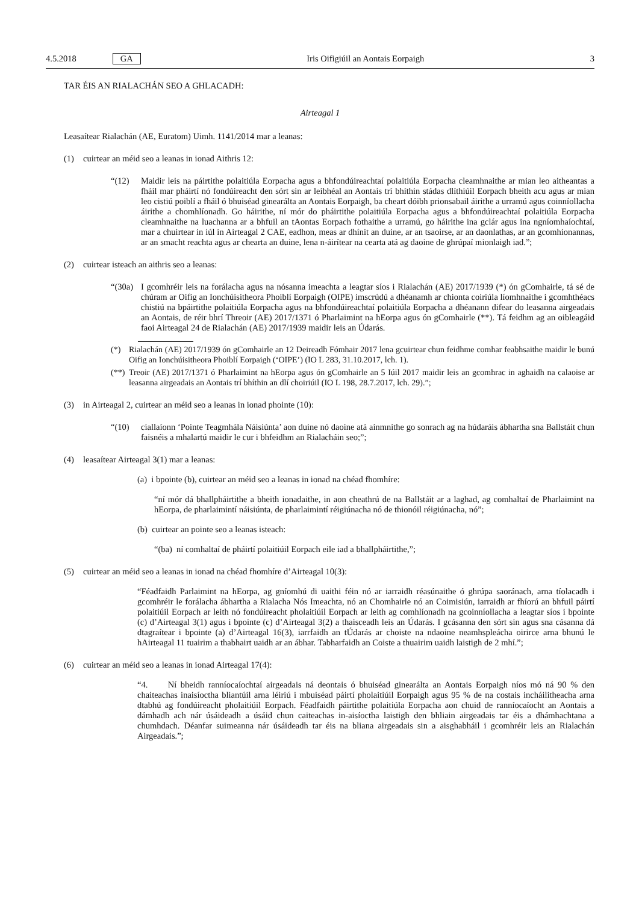4.5.2018 GA Iris Oifigiúil an Aontais Eorpaigh 3
TAR ÉIS AN RIALACHÁN SEO A GHLACADH:
Airteagal 1
Leasaítear Rialachán (AE, Euratom) Uimh. 1141/2014 mar a leanas:
(1) cuirtear an méid seo a leanas in ionad Aithris 12:
“(12) Maidir leis na páirtithe polaitiúla Eorpacha agus a bhfondúireachtaí polaitiúla Eorpacha cleamhnaithe ar mian leo aitheantas a fháil mar pháirtí nó fondúireacht den sórt sin ar leibhéal an Aontais trí bhíthin stádas dlíthiúil Eorpach bheith acu agus ar mian leo cistiú poiblí a fháil ó bhuiséad ginearálta an Aontais Eorpaigh, ba cheart dóibh prionsabail áirithe a urramú agus coinníollacha áirithe a chomhlíonadh. Go háirithe, ní mór do pháirtithe polaitiúla Eorpacha agus a bhfondúireachtaí polaitiúla Eorpacha cleamhnaithe na luachanna ar a bhfuil an tAontas Eorpach fothaithe a urramú, go háirithe ina gclár agus ina ngníomhaíochtaí, mar a chuirtear in iúl in Airteagal 2 CAE, eadhon, meas ar dhínit an duine, ar an tsaoirse, ar an daonlathas, ar an gcomhionannas, ar an smacht reachta agus ar chearta an duine, lena n-áirítear na cearta atá ag daoine de ghrúpaí mionlaigh iad.”;
(2) cuirtear isteach an aithris seo a leanas:
“(30a)
I gcomhréir leis na forálacha agus na nósanna imeachta a leagtar síos i Rialachán (AE) 2017/1939 (*) ón gComhairle, tá sé de chúram ar Oifig an Ionchúisitheora Phoiblí Eorpaigh (OIPE) imscrúdú a dhéanamh ar chionta coiriúla líomhnaithe i gcomhthéacs chistiú na bpáirtithe polaitiúla Eorpacha agus na bhfondúireachtaí polaitiúla Eorpacha a dhéanann difear do leasanna airgeadais an Aontais, de réir bhrí Threoir (AE) 2017/1371 ó Pharlaimint na hEorpa agus ón gComhairle (**). Tá feidhm ag an oibleagáid faoi Airteagal 24 de Rialachán (AE) 2017/1939 maidir leis an Údarás.
(*) Rialachán (AE) 2017/1939 ón gComhairle an 12 Deireadh Fómhair 2017 lena gcuirtear chun feidhme comhar feabhsaithe maidir le bunú Oifig an Ionchúisitheora Phoiblí Eorpaigh (‘OIPE’) (IO L 283, 31.10.2017, lch. 1).
(**)
Treoir (AE) 2017/1371 ó Pharlaimint na hEorpa agus ón gComhairle an 5 Iúil 2017 maidir leis an gcomhrac in aghaidh na calaoise ar leasanna airgeadais an Aontais trí bhíthin an dlí choiriúil (IO L 198, 28.7.2017, lch. 29).”;
(3) in Airteagal 2, cuirtear an méid seo a leanas in ionad phointe (10):
“(10) ciallaíonn ‘Pointe Teagmhála Náisiúnta’ aon duine nó daoine atá ainmnithe go sonrach ag na húdaráis ábhartha sna Ballstáit chun faisnéis a mhalartú maidir le cur i bhfeidhm an Rialacháin seo;”;
(4) leasaítear Airteagal 3(1) mar a leanas:
(a) i bpointe (b), cuirtear an méid seo a leanas in ionad na chéad fhomhíre:
“ní mór dá bhallpháirtithe a bheith ionadaithe, in aon cheathrú de na Ballstáit ar a laghad, ag comhaltaí de Pharlaimint na hEorpa, de pharlaimintí náisiúnta, de pharlaimintí réigiúnacha nó de thionóil réigiúnacha, nó”;
(b) cuirtear an pointe seo a leanas isteach:
“(ba) ní comhaltaí de pháirtí polaitiúil Eorpach eile iad a bhallpháirtithe,”;
(5) cuirtear an méid seo a leanas in ionad na chéad fhomhíre d’Airteagal 10(3):
“Féadfaidh Parlaimint na hEorpa, ag gníomhú di uaithi féin nó ar iarraidh réasúnaithe ó ghrúpa saoránach, arna tíolacadh i gcomhréir le forálacha ábhartha a Rialacha Nós Imeachta, nó an Chomhairle nó an Coimisiún, iarraidh ar fhíorú an bhfuil páirtí polaitiúil Eorpach ar leith nó fondúireacht pholaitiúil Eorpach ar leith ag comhlíonadh na gcoinníollacha a leagtar síos i bpointe (c) d’Airteagal 3(1) agus i bpointe (c) d’Airteagal 3(2) a thaisceadh leis an Údarás. I gcásanna den sórt sin agus sna cásanna dá dtagraítear i bpointe (a) d’Airteagal 16(3), iarrfaidh an tÚdarás ar choiste na ndaoine neamhspleácha oirirce arna bhunú le hAirteagal 11 tuairim a thabhairt uaidh ar an ábhar. Tabharfaidh an Coiste a thuairim uaidh laistigh de 2 mhí.”;
(6) cuirtear an méid seo a leanas in ionad Airteagal 17(4):
“4. Ní bheidh ranníocaíochtaí airgeadais ná deontais ó bhuiséad ginearálta an Aontais Eorpaigh níos mó ná 90 % den chaiteachas inaisíoctha bliantúil arna léiriú i mbuiséad páirtí pholaitiúil Eorpaigh agus 95 % de na costais incháilitheacha arna dtabhú ag fondúireacht pholaitiúil Eorpach. Féadfaidh páirtithe polaitiúla Eorpacha aon chuid de ranníocaíocht an Aontais a dámhadh ach nár úsáideadh a úsáid chun caiteachas in-aisíoctha laistigh den bhliain airgeadais tar éis a dhámhachtana a chumhdach. Déanfar suimeanna nár úsáideadh tar éis na bliana airgeadais sin a aisghabháil i gcomhréir leis an Rialachán Airgeadais.”;